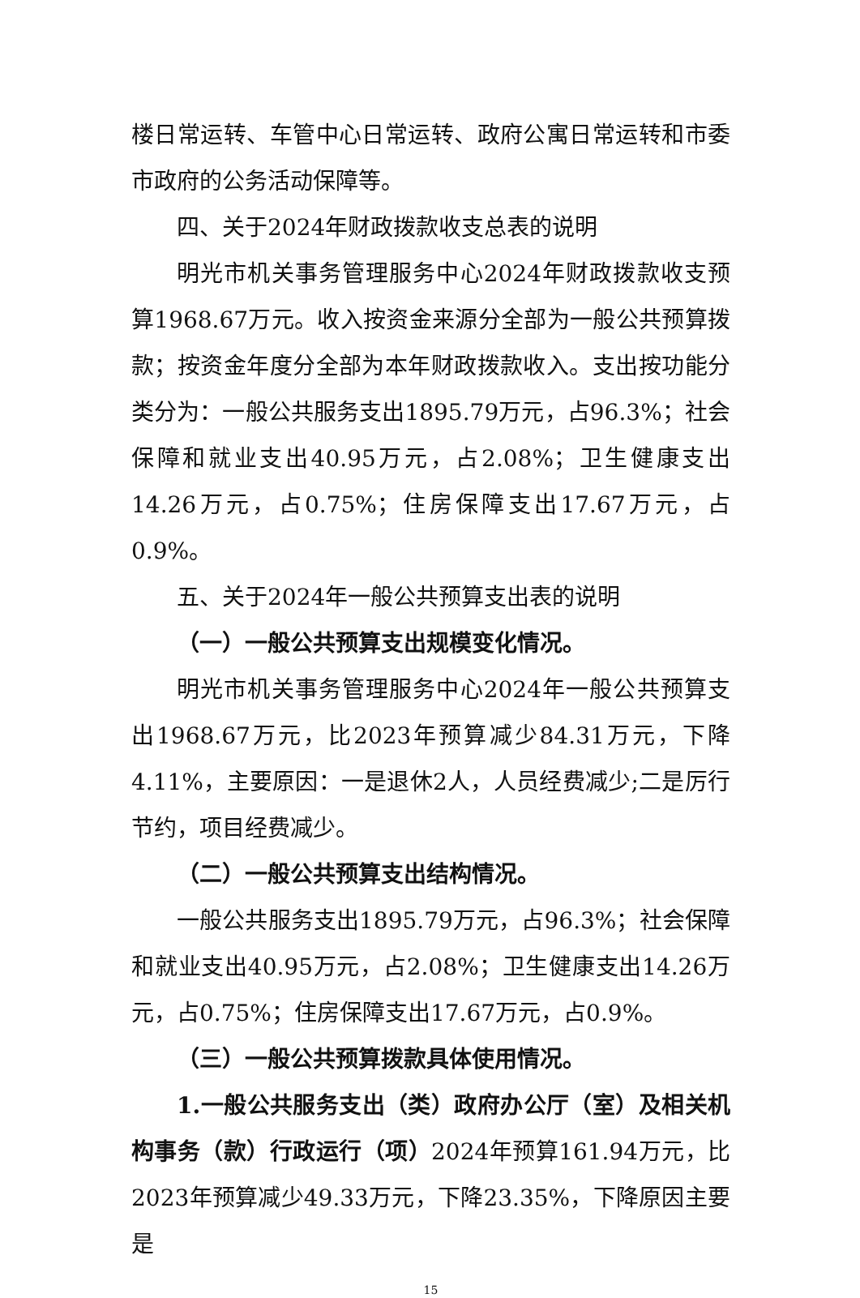楼日常运转、车管中心日常运转、政府公寓日常运转和市委市政府的公务活动保障等。
四、关于2024年财政拨款收支总表的说明
明光市机关事务管理服务中心2024年财政拨款收支预算1968.67万元。收入按资金来源分全部为一般公共预算拨款；按资金年度分全部为本年财政拨款收入。支出按功能分类分为：一般公共服务支出1895.79万元，占96.3%；社会保障和就业支出40.95万元，占2.08%；卫生健康支出14.26万元，占0.75%；住房保障支出17.67万元，占0.9%。
五、关于2024年一般公共预算支出表的说明
（一）一般公共预算支出规模变化情况。
明光市机关事务管理服务中心2024年一般公共预算支出1968.67万元，比2023年预算减少84.31万元，下降4.11%，主要原因：一是退休2人，人员经费减少;二是厉行节约，项目经费减少。
（二）一般公共预算支出结构情况。
一般公共服务支出1895.79万元，占96.3%；社会保障和就业支出40.95万元，占2.08%；卫生健康支出14.26万元，占0.75%；住房保障支出17.67万元，占0.9%。
（三）一般公共预算拨款具体使用情况。
1.一般公共服务支出（类）政府办公厅（室）及相关机构事务（款）行政运行（项）2024年预算161.94万元，比2023年预算减少49.33万元，下降23.35%，下降原因主要是
15